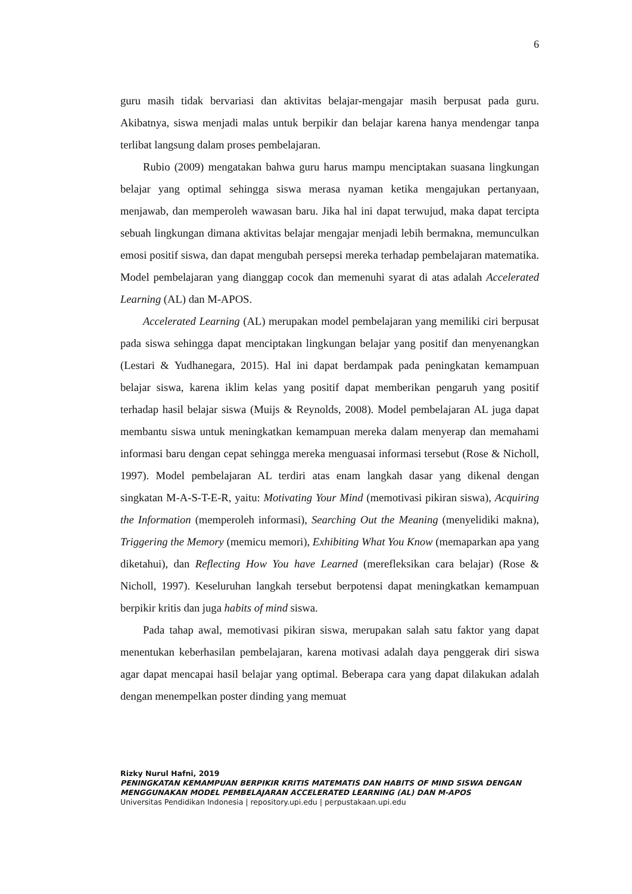6
guru masih tidak bervariasi dan aktivitas belajar-mengajar masih berpusat pada guru. Akibatnya, siswa menjadi malas untuk berpikir dan belajar karena hanya mendengar tanpa terlibat langsung dalam proses pembelajaran.
Rubio (2009) mengatakan bahwa guru harus mampu menciptakan suasana lingkungan belajar yang optimal sehingga siswa merasa nyaman ketika mengajukan pertanyaan, menjawab, dan memperoleh wawasan baru. Jika hal ini dapat terwujud, maka dapat tercipta sebuah lingkungan dimana aktivitas belajar mengajar menjadi lebih bermakna, memunculkan emosi positif siswa, dan dapat mengubah persepsi mereka terhadap pembelajaran matematika. Model pembelajaran yang dianggap cocok dan memenuhi syarat di atas adalah Accelerated Learning (AL) dan M-APOS.
Accelerated Learning (AL) merupakan model pembelajaran yang memiliki ciri berpusat pada siswa sehingga dapat menciptakan lingkungan belajar yang positif dan menyenangkan (Lestari & Yudhanegara, 2015). Hal ini dapat berdampak pada peningkatan kemampuan belajar siswa, karena iklim kelas yang positif dapat memberikan pengaruh yang positif terhadap hasil belajar siswa (Muijs & Reynolds, 2008). Model pembelajaran AL juga dapat membantu siswa untuk meningkatkan kemampuan mereka dalam menyerap dan memahami informasi baru dengan cepat sehingga mereka menguasai informasi tersebut (Rose & Nicholl, 1997). Model pembelajaran AL terdiri atas enam langkah dasar yang dikenal dengan singkatan M-A-S-T-E-R, yaitu: Motivating Your Mind (memotivasi pikiran siswa), Acquiring the Information (memperoleh informasi), Searching Out the Meaning (menyelidiki makna), Triggering the Memory (memicu memori), Exhibiting What You Know (memaparkan apa yang diketahui), dan Reflecting How You have Learned (merefleksikan cara belajar) (Rose & Nicholl, 1997). Keseluruhan langkah tersebut berpotensi dapat meningkatkan kemampuan berpikir kritis dan juga habits of mind siswa.
Pada tahap awal, memotivasi pikiran siswa, merupakan salah satu faktor yang dapat menentukan keberhasilan pembelajaran, karena motivasi adalah daya penggerak diri siswa agar dapat mencapai hasil belajar yang optimal. Beberapa cara yang dapat dilakukan adalah dengan menempelkan poster dinding yang memuat
Rizky Nurul Hafni, 2019
PENINGKATAN KEMAMPUAN BERPIKIR KRITIS MATEMATIS DAN HABITS OF MIND SISWA DENGAN MENGGUNAKAN MODEL PEMBELAJARAN ACCELERATED LEARNING (AL) DAN M-APOS
Universitas Pendidikan Indonesia | repository.upi.edu | perpustakaan.upi.edu